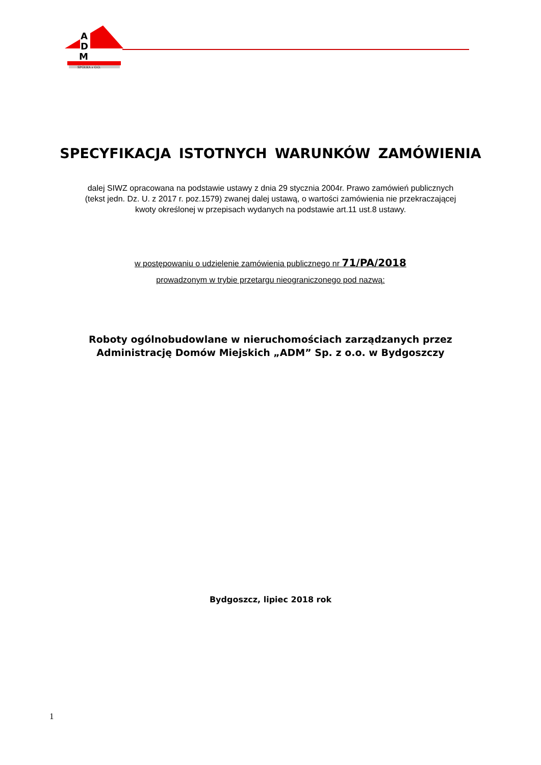A
D
M
SPÓŁKA z O.O.
SPECYFIKACJA ISTOTNYCH WARUNKÓW ZAMÓWIENIA
dalej SIWZ opracowana na podstawie ustawy z dnia 29 stycznia 2004r. Prawo zamówień publicznych
(tekst jedn. Dz. U. z 2017 r. poz.1579) zwanej dalej ustawą, o wartości zamówienia nie przekraczającej
kwoty określonej w przepisach wydanych na podstawie art.11 ust.8 ustawy.
w postępowaniu o udzielenie zamówienia publicznego nr 71/PA/2018
prowadzonym w trybie przetargu nieograniczonego pod nazwą:
Roboty ogólnobudowlane w nieruchomościach zarządzanych przez
Administrację Domów Miejskich „ADM” Sp. z o.o. w Bydgoszczy
Bydgoszcz, lipiec 2018 rok
1